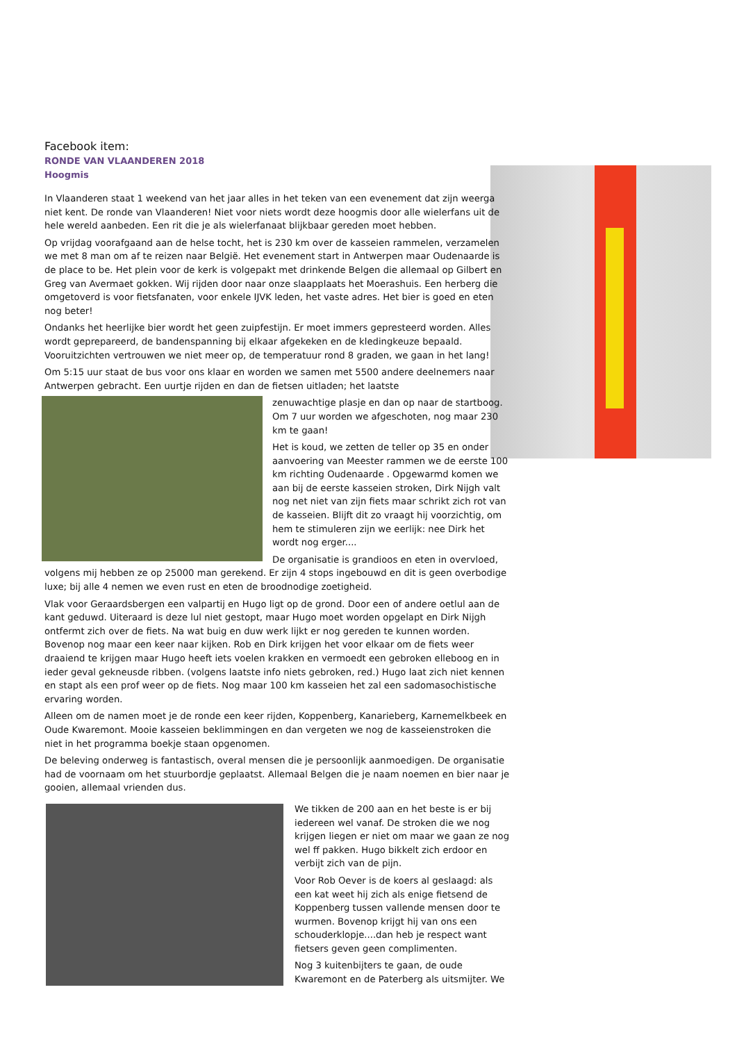Facebook item:
RONDE VAN VLAANDEREN 2018
Hoogmis
In Vlaanderen staat 1 weekend van het jaar alles in het teken van een evenement dat zijn weerga niet kent. De ronde van Vlaanderen! Niet voor niets wordt deze hoogmis door alle wielerfans uit de hele wereld aanbeden. Een rit die je als wielerfanaat blijkbaar gereden moet hebben.
Op vrijdag voorafgaand aan de helse tocht, het is 230 km over de kasseien rammelen, verzamelen we met 8 man om af te reizen naar België. Het evenement start in Antwerpen maar Oudenaarde is de place to be. Het plein voor de kerk is volgepakt met drinkende Belgen die allemaal op Gilbert en Greg van Avermaet gokken. Wij rijden door naar onze slaapplaats het Moerashuis. Een herberg die omgetoverd is voor fietsfanaten, voor enkele IJVK leden, het vaste adres. Het bier is goed en eten nog beter!
Ondanks het heerlijke bier wordt het geen zuipfestijn. Er moet immers gepresteerd worden. Alles wordt geprepareerd, de bandenspanning bij elkaar afgekeken en de kledingkeuze bepaald. Vooruitzichten vertrouwen we niet meer op, de temperatuur rond 8 graden, we gaan in het lang!
Om 5:15 uur staat de bus voor ons klaar en worden we samen met 5500 andere deelnemers naar Antwerpen gebracht. Een uurtje rijden en dan de fietsen uitladen; het laatste
zenuwachtige plasje en dan op naar de startboog. Om 7 uur worden we afgeschoten, nog maar 230 km te gaan!
Het is koud, we zetten de teller op 35 en onder aanvoering van Meester rammen we de eerste 100 km richting Oudenaarde . Opgewarmd komen we aan bij de eerste kasseien stroken, Dirk Nijgh valt nog net niet van zijn fiets maar schrikt zich rot van de kasseien. Blijft dit zo vraagt hij voorzichtig, om hem te stimuleren zijn we eerlijk: nee Dirk het wordt nog erger....
De organisatie is grandioos en eten in overvloed, volgens mij hebben ze op 25000 man gerekend. Er zijn 4 stops ingebouwd en dit is geen overbodige luxe; bij alle 4 nemen we even rust en eten de broodnodige zoetigheid.
Vlak voor Geraardsbergen een valpartij en Hugo ligt op de grond. Door een of andere oetlul aan de kant geduwd. Uiteraard is deze lul niet gestopt, maar Hugo moet worden opgelapt en Dirk Nijgh ontfermt zich over de fiets. Na wat buig en duw werk lijkt er nog gereden te kunnen worden. Bovenop nog maar een keer naar kijken. Rob en Dirk krijgen het voor elkaar om de fiets weer draaiend te krijgen maar Hugo heeft iets voelen krakken en vermoedt een gebroken elleboog en in ieder geval gekneusde ribben. (volgens laatste info niets gebroken, red.) Hugo laat zich niet kennen en stapt als een prof weer op de fiets. Nog maar 100 km kasseien het zal een sadomasochistische ervaring worden.
Alleen om de namen moet je de ronde een keer rijden, Koppenberg, Kanarieberg, Karnemelkbeek en Oude Kwaremont. Mooie kasseien beklimmingen en dan vergeten we nog de kasseienstroken die niet in het programma boekje staan opgenomen.
De beleving onderweg is fantastisch, overal mensen die je persoonlijk aanmoedigen. De organisatie had de voornaam om het stuurbordje geplaatst. Allemaal Belgen die je naam noemen en bier naar je gooien, allemaal vrienden dus.
We tikken de 200 aan en het beste is er bij iedereen wel vanaf. De stroken die we nog krijgen liegen er niet om maar we gaan ze nog wel ff pakken. Hugo bikkelt zich erdoor en verbijt zich van de pijn.
Voor Rob Oever is de koers al geslaagd: als een kat weet hij zich als enige fietsend de Koppenberg tussen vallende mensen door te wurmen. Bovenop krijgt hij van ons een schouderklopje....dan heb je respect want fietsers geven geen complimenten.
Nog 3 kuitenbijters te gaan, de oude Kwaremont en de Paterberg als uitsmijter. We